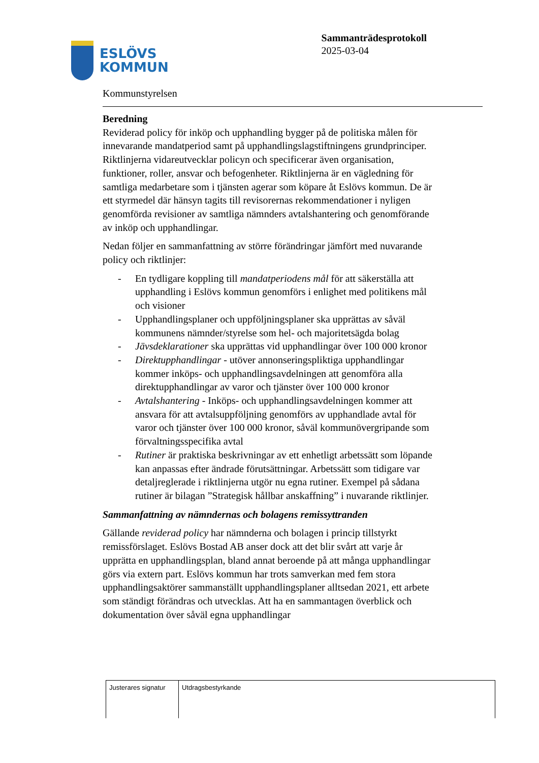ESLÖVS
KOMMUN
Sammanträdesprotokoll
2025-03-04
Kommunstyrelsen
Beredning
Reviderad policy för inköp och upphandling bygger på de politiska målen för innevarande mandatperiod samt på upphandlingslagstiftningens grundprinciper. Riktlinjerna vidareutvecklar policyn och specificerar även organisation, funktioner, roller, ansvar och befogenheter. Riktlinjerna är en vägledning för samtliga medarbetare som i tjänsten agerar som köpare åt Eslövs kommun. De är ett styrmedel där hänsyn tagits till revisorernas rekommendationer i nyligen genomförda revisioner av samtliga nämnders avtalshantering och genomförande av inköp och upphandlingar.
Nedan följer en sammanfattning av större förändringar jämfört med nuvarande policy och riktlinjer:
- En tydligare koppling till mandatperiodens mål för att säkerställa att upphandling i Eslövs kommun genomförs i enlighet med politikens mål och visioner
- Upphandlingsplaner och uppföljningsplaner ska upprättas av såväl kommunens nämnder/styrelse som hel- och majoritetsägda bolag
- Jävsdeklarationer ska upprättas vid upphandlingar över 100 000 kronor
- Direktupphandlingar - utöver annonseringspliktiga upphandlingar kommer inköps- och upphandlingsavdelningen att genomföra alla direktupphandlingar av varor och tjänster över 100 000 kronor
- Avtalshantering - Inköps- och upphandlingsavdelningen kommer att ansvara för att avtalsuppföljning genomförs av upphandlade avtal för varor och tjänster över 100 000 kronor, såväl kommunövergripande som förvaltningsspecifika avtal
- Rutiner är praktiska beskrivningar av ett enhetligt arbetssätt som löpande kan anpassas efter ändrade förutsättningar. Arbetssätt som tidigare var detaljreglerade i riktlinjerna utgör nu egna rutiner. Exempel på sådana rutiner är bilagan ”Strategisk hållbar anskaffning” i nuvarande riktlinjer.
Sammanfattning av nämndernas och bolagens remissyttranden
Gällande reviderad policy har nämnderna och bolagen i princip tillstyrkt remissförslaget. Eslövs Bostad AB anser dock att det blir svårt att varje år upprätta en upphandlingsplan, bland annat beroende på att många upphandlingar görs via extern part. Eslövs kommun har trots samverkan med fem stora upphandlingsaktörer sammanställt upphandlingsplaner alltsedan 2021, ett arbete som ständigt förändras och utvecklas. Att ha en sammantagen överblick och dokumentation över såväl egna upphandlingar
| Justerares signatur | Utdragsbestyrkande |